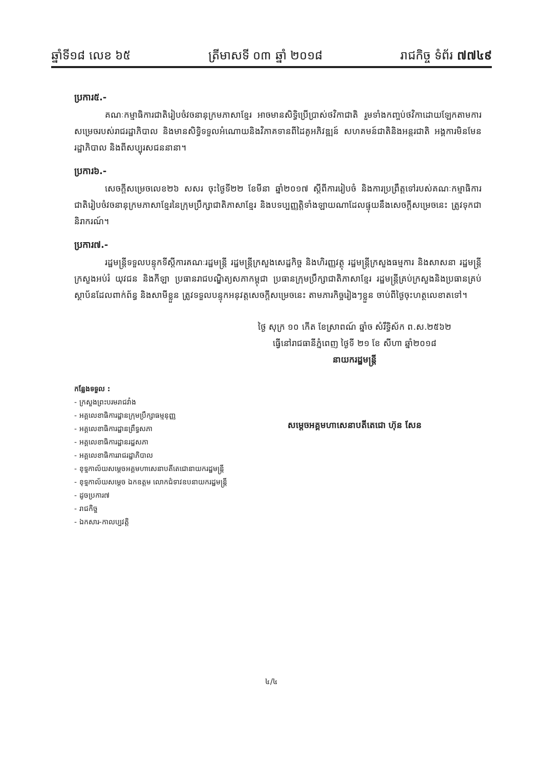ឆ្នាំទី១៨ លេខ ៦៥ ត្រីមាសទី ០៣ ឆ្នាំ ២០១៨ រាជកិច្ច ទំព័រ ៧៧៤៩
ប្រការ៥.-
គណៈកម្មាធិការជាតិរៀបចំវចនានុក្រមភាសាខ្មែរ អាចមានសិទ្ធិប្រើប្រាស់ថវិកាជាតិ រួមទាំងកញ្ចប់ថវិកាដោយឡែកតាមការសម្រេចរបស់រាជរដ្ឋាភិបាល និងមានសិទ្ធិទទួលអំណោយនិងវិភាគទានពីដៃគូអភិវឌ្ឍន៍ សហគមន៍ជាតិនិងអន្តរជាតិ អង្គការមិនមែនរដ្ឋាភិបាល និងពីសប្បុរសជននានា។
ប្រការ៦.-
សេចក្តីសម្រេចលេខ២៦ សសរ ចុះថ្ងៃទី២២ ខែមីនា ឆ្នាំ២០១៧ ស្តីពីការរៀបចំ និងការប្រព្រឹត្តទៅរបស់គណៈកម្មាធិការជាតិរៀបចំវចនានុក្រមភាសាខ្មែរនៃក្រុមប្រឹក្សាជាតិភាសាខ្មែរ និងបទប្បញ្ញត្តិទាំងឡាយណាដែលផ្ទុយនឹងសេចក្តីសម្រេចនេះ ត្រូវទុកជានិរាករណ៍។
ប្រការ៧.-
រដ្ឋមន្ត្រីទទួលបន្ទុកទីស្តីការគណៈរដ្ឋមន្ត្រី រដ្ឋមន្ត្រីក្រសួងសេដ្ឋកិច្ច និងហិរញ្ញវត្ថុ រដ្ឋមន្ត្រីក្រសួងធម្មការ និងសាសនា រដ្ឋមន្ត្រីក្រសួងអប់រំ យុវជន និងកីឡា ប្រធានរាជបណ្ឌិត្យសភាកម្ពុជា ប្រធានក្រុមប្រឹក្សាជាតិភាសាខ្មែរ រដ្ឋមន្ត្រីគ្រប់ក្រសួងនិងប្រធានគ្រប់ស្ថាប័នដែលពាក់ព័ន្ធ និងសាមីខ្លួន ត្រូវទទួលបន្ទុកអនុវត្តសេចក្តីសម្រេចនេះ តាមភារកិច្ចរៀងៗខ្លួន ចាប់ពីថ្ងៃចុះហត្ថលេខាតទៅ។
ថ្ងៃ សុក្រ ១០ កើត ខែស្រាពណ៍ ឆ្នាំច សំរឹទ្ធិស័ក ព.ស.២៥៦២
ធ្វើនៅរាជធានីភ្នំពេញ ថ្ងៃទី ២១ ខែ សីហា ឆ្នាំ២០១៨
នាយករដ្ឋមន្ត្រី
សម្តេចអគ្គមហាសេនាបតីតេជោ ហ៊ុន សែន
កន្លែងទទួល :
- ក្រសួងព្រះបរមរាជវាំង
- អគ្គលេខាធិការដ្ឋានក្រុមប្រឹក្សាធម្មនុញ្ញ
- អគ្គលេខាធិការដ្ឋានព្រឹទ្ធសភា
- អគ្គលេខាធិការដ្ឋានរដ្ឋសភា
- អគ្គលេខាធិការរាជរដ្ឋាភិបាល
- ខុទ្ទកាល័យសម្តេចអគ្គមហាសេនាបតីតេជោនាយករដ្ឋមន្ត្រី
- ខុទ្ទកាល័យសម្តេច ឯកឧត្តម លោកជំទាវឧបនាយករដ្ឋមន្ត្រី
- ដូចប្រការ៧
- រាជកិច្ច
- ឯកសារ-កាលប្បវត្តិ
៤/៤